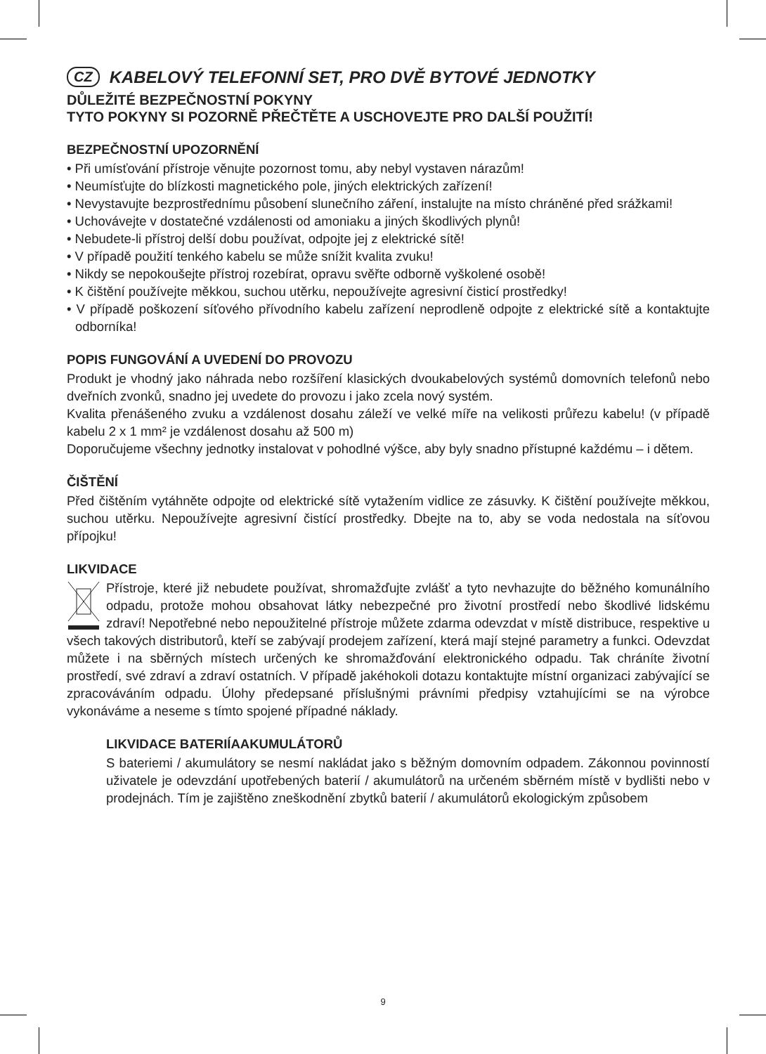CZ KABELOVÝ TELEFONNÍ SET, PRO DVĚ BYTOVÉ JEDNOTKY
DŮLEŽITÉ BEZPEČNOSTNÍ POKYNY
TYTO POKYNY SI POZORNĚ PŘEČTĚTE A USCHOVEJTE PRO DALŠÍ POUŽITÍ!
BEZPEČNOSTNÍ UPOZORNĚNÍ
• Při umísťování přístroje věnujte pozornost tomu, aby nebyl vystaven nárazům!
• Neumísťujte do blízkosti magnetického pole, jiných elektrických zařízení!
• Nevystavujte bezprostřednímu působení slunečního záření, instalujte na místo chráněné před srážkami!
• Uchovávejte v dostatečné vzdálenosti od amoniaku a jiných škodlivých plynů!
• Nebudete-li přístroj delší dobu používat, odpojte jej z elektrické sítě!
• V případě použití tenkého kabelu se může snížit kvalita zvuku!
• Nikdy se nepokoušejte přístroj rozebírat, opravu svěřte odborně vyškolené osobě!
• K čištění používejte měkkou, suchou utěrku, nepoužívejte agresivní čisticí prostředky!
• V případě poškození síťového přívodního kabelu zařízení neprodleně odpojte z elektrické sítě a kontaktujte odborníka!
POPIS FUNGOVÁNÍ A UVEDENÍ DO PROVOZU
Produkt je vhodný jako náhrada nebo rozšíření klasických dvoukabelových systémů domovních telefonů nebo dveřních zvonků, snadno jej uvedete do provozu i jako zcela nový systém.
Kvalita přenášeného zvuku a vzdálenost dosahu záleží ve velké míře na velikosti průřezu kabelu! (v případě kabelu 2 x 1 mm² je vzdálenost dosahu až 500 m)
Doporučujeme všechny jednotky instalovat v pohodlné výšce, aby byly snadno přístupné každému – i dětem.
ČIŠTĚNÍ
Před čištěním vytáhněte odpojte od elektrické sítě vytažením vidlice ze zásuvky. K čištění používejte měkkou, suchou utěrku. Nepoužívejte agresivní čistící prostředky. Dbejte na to, aby se voda nedostala na síťovou přípojku!
LIKVIDACE
Přístroje, které již nebudete používat, shromažďujte zvlášť a tyto nevhazujte do běžného komunálního odpadu, protože mohou obsahovat látky nebezpečné pro životní prostředí nebo škodlivé lidskému zdraví! Nepotřebné nebo nepoužitelné přístroje můžete zdarma odevzdat v místě distribuce, respektive u všech takových distributorů, kteří se zabývají prodejem zařízení, která mají stejné parametry a funkci. Odevzdat můžete i na sběrných místech určených ke shromažďování elektronického odpadu. Tak chráníte životní prostředí, své zdraví a zdraví ostatních. V případě jakéhokoli dotazu kontaktujte místní organizaci zabývající se zpracováváním odpadu. Úlohy předepsané příslušnými právními předpisy vztahujícími se na výrobce vykonáváme a neseme s tímto spojené případné náklady.
LIKVIDACE BATERIÍAAKUMULÁTORŮ
S bateriemi / akumulátory se nesmí nakládat jako s běžným domovním odpadem. Zákonnou povinností uživatele je odevzdání upotřebených baterií / akumulátorů na určeném sběrném místě v bydlišti nebo v prodejnách. Tím je zajištěno zneškodnění zbytků baterií / akumulátorů ekologickým způsobem
9